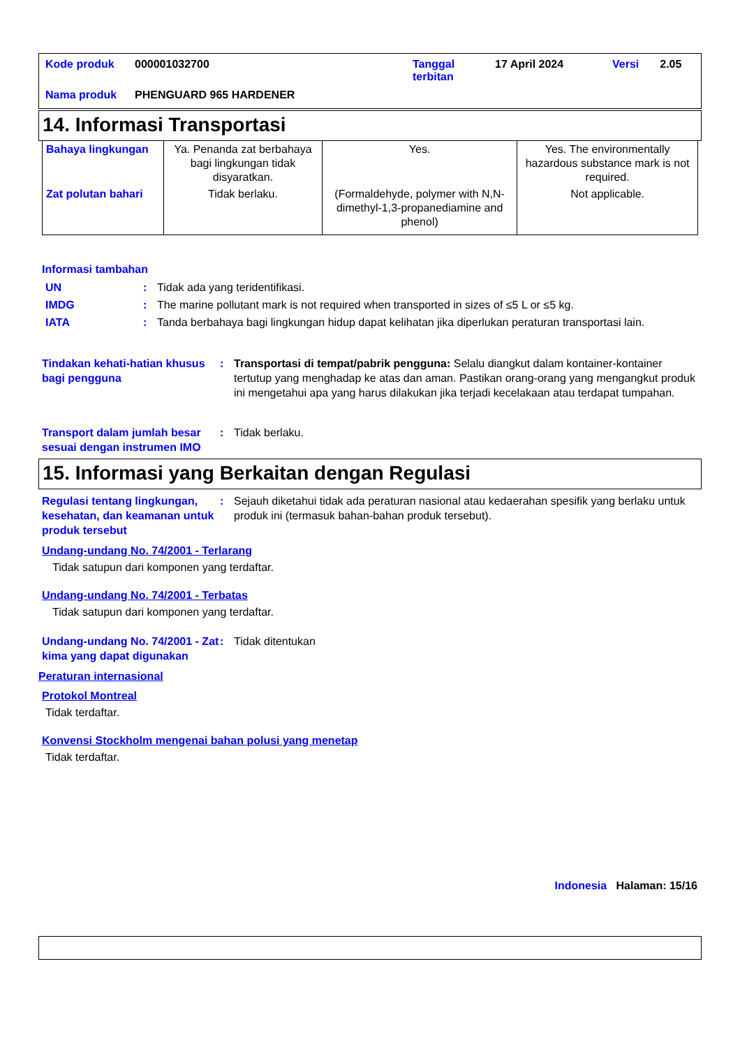| Kode produk | 000001032700 | Tanggal terbitan | 17 April 2024 | Versi | 2.05 |
| Nama produk | PHENGUARD 965 HARDENER | | | | |
14. Informasi Transportasi
| Bahaya lingkungan | Ya. Penanda zat berbahaya bagi lingkungan tidak disyaratkan. | Yes. | Yes. The environmentally hazardous substance mark is not required. |
| Zat polutan bahari | Tidak berlaku. | (Formaldehyde, polymer with N,N-dimethyl-1,3-propanediamine and phenol) | Not applicable. |
Informasi tambahan
UN : Tidak ada yang teridentifikasi.
IMDG : The marine pollutant mark is not required when transported in sizes of ≤5 L or ≤5 kg.
IATA : Tanda berbahaya bagi lingkungan hidup dapat kelihatan jika diperlukan peraturan transportasi lain.
Tindakan kehati-hatian khusus bagi pengguna
: Transportasi di tempat/pabrik pengguna: Selalu diangkut dalam kontainer-kontainer tertutup yang menghadap ke atas dan aman. Pastikan orang-orang yang mengangkut produk ini mengetahui apa yang harus dilakukan jika terjadi kecelakaan atau terdapat tumpahan.
Transport dalam jumlah besar sesuai dengan instrumen IMO
: Tidak berlaku.
15. Informasi yang Berkaitan dengan Regulasi
Regulasi tentang lingkungan, kesehatan, dan keamanan untuk produk tersebut
: Sejauh diketahui tidak ada peraturan nasional atau kedaerahan spesifik yang berlaku untuk produk ini (termasuk bahan-bahan produk tersebut).
Undang-undang No. 74/2001 - Terlarang
Tidak satupun dari komponen yang terdaftar.
Undang-undang No. 74/2001 - Terbatas
Tidak satupun dari komponen yang terdaftar.
Undang-undang No. 74/2001 - Zat kima yang dapat digunakan
: Tidak ditentukan
Peraturan internasional
Protokol Montreal
Tidak terdaftar.
Konvensi Stockholm mengenai bahan polusi yang menetap
Tidak terdaftar.
Indonesia Halaman: 15/16